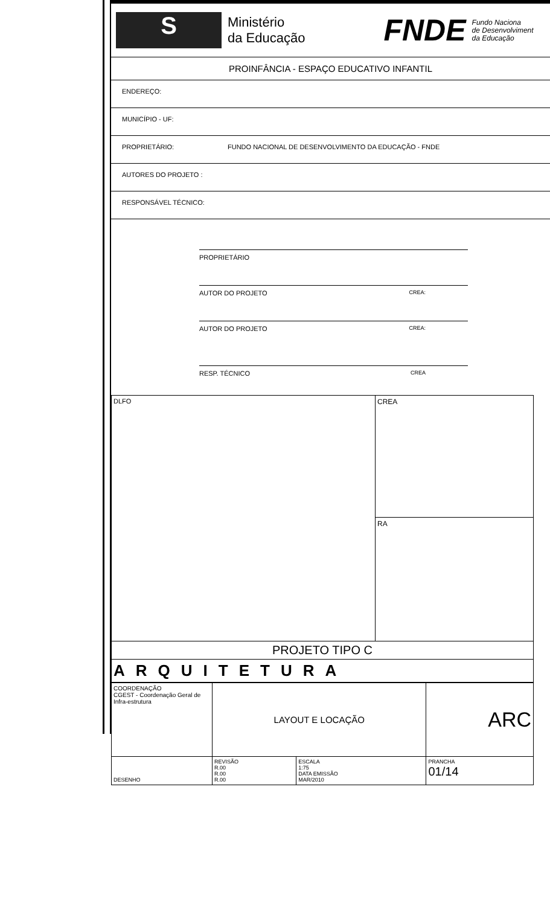S
Ministério
da Educação
FNDE
Fundo Naciona
de Desenvolviment
da Educação
PROINFÂNCIA - ESPAÇO EDUCATIVO INFANTIL
ENDEREÇO:
MUNICÍPIO - UF:
PROPRIETÁRIO: FUNDO NACIONAL DE DESENVOLVIMENTO DA EDUCAÇÃO - FNDE
AUTORES DO PROJETO :
RESPONSÁVEL TÉCNICO:
PROPRIETÁRIO
AUTOR DO PROJETO CREA:
AUTOR DO PROJETO CREA:
RESP. TÉCNICO CREA
| DLFO | CREA |
| | RA |
| PROJETO TIPO C | |
| ARQUITETURA | |
| COORDENAÇÃO CGEST - Coordenação Geral de Infra-estrutura | LAYOUT E LOCAÇÃO | | ARC |
| DESENHO | REVISÃO R.00 R.00 R.00 | ESCALA 1:75 DATA EMISSÃO MAR/2010 | PRANCHA 01/14 |